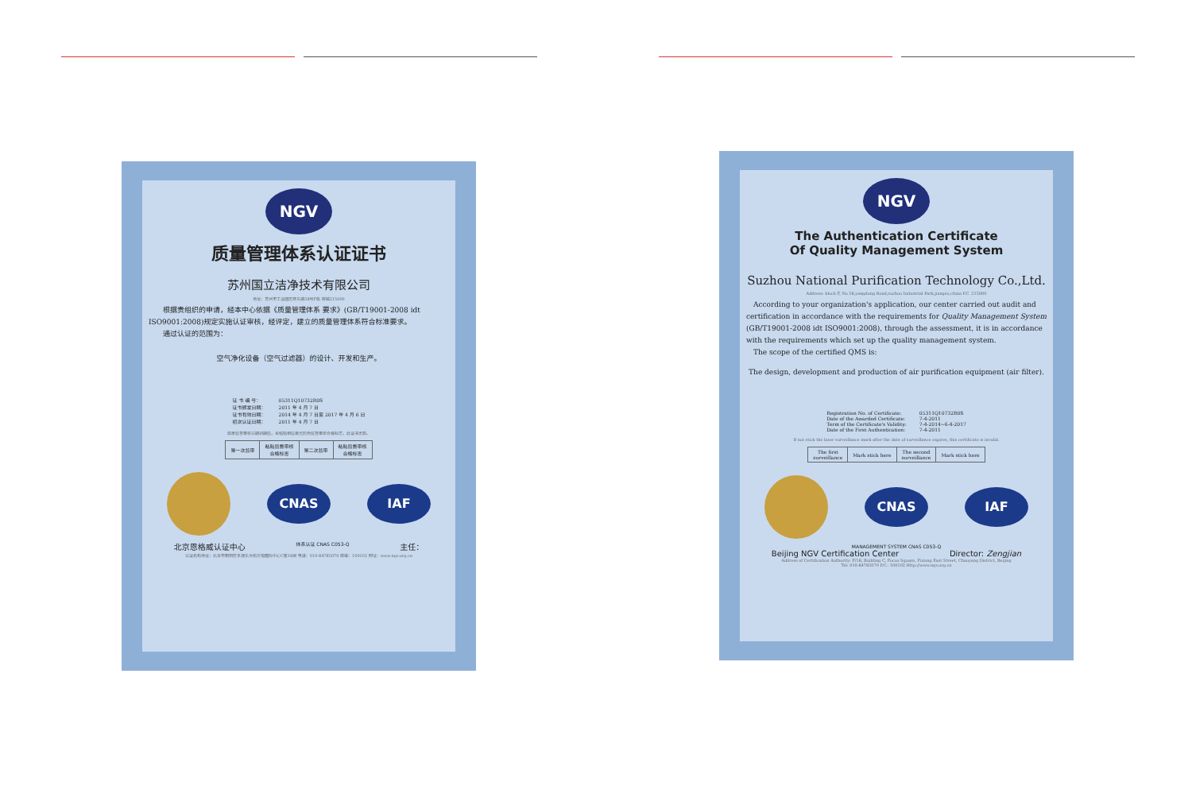NGV
质量管理体系认证证书
苏州国立洁净技术有限公司
地址：苏州市工业园区扬东路58号F栋 邮编215000
　　根据贵组织的申请，经本中心依据《质量管理体系 要求》(GB/T19001-2008 idt ISO9001:2008)规定实施认证审核，经评定，建立的质量管理体系符合标准要求。
　　通过认证的范围为：
空气净化设备（空气过滤器）的设计、开发和生产。
| 证 书 编 号： | 05311Q10732R0S |
| 证书颁发日期： | 2011 年 4 月 7 日 |
| 证书有效日期： | 2014 年 4 月 7 日至 2017 年 4 月 6 日 |
| 初次认证日期： | 2011 年 4 月 7 日 |
如果监督审核日期到期后，未粘贴相应激光防伪监督审核合格标志，此证书无效。
| 第一次监审 | 粘贴监督审核 合格标志 | 第二次监审 | 粘贴监督审核 合格标志 |
CNAS IAF
北京恩格威认证中心 体系认证 CNAS C053-Q 主任：
认证机构地址：北京市朝阳区阜通东大街方恒国际中心C座18层 电话：010-84785070 邮编：100102 网址：www.ngv.org.cn
NGV
The Authentication Certificate
Of Quality Management System
Suzhou National Purification Technology Co.,Ltd.
Address: block F, No 58,yangdong Road,suzhou Industrial Park,jiangsu,china P.C. 215000
　According to your organization's application, our center carried out audit and certification in accordance with the requirements for Quality Management System (GB/T19001-2008 idt ISO9001:2008), through the assessment, it is in accordance with the requirements which set up the quality management system.
　The scope of the certified QMS is:
The design, development and production of air purification equipment (air filter).
| Registration No. of Certificate: | 05311Q10732R0S |
| Date of the Awarded Certificate: | 7-4-2011 |
| Term of the Certificate's Validity: | 7-4-2014~6-4-2017 |
| Date of the First Authentication: | 7-4-2011 |
If not stick the laser surveillance mark after the date of surveillance expires, this certificate is invalid.
| The first surveillance | Mark stick here | The second surveillance | Mark stick here |
CNAS IAF
MANAGEMENT SYSTEM CNAS C053-Q
Beijing NGV Certification Center Director: Zengjian
Address of Certification Authority: F/18, Building C, Focus Square, Futong East Street, Chaoyang District, Beijing
Tel: 010-84785070 P.C.: 100102 Http://www.ngv.org.cn